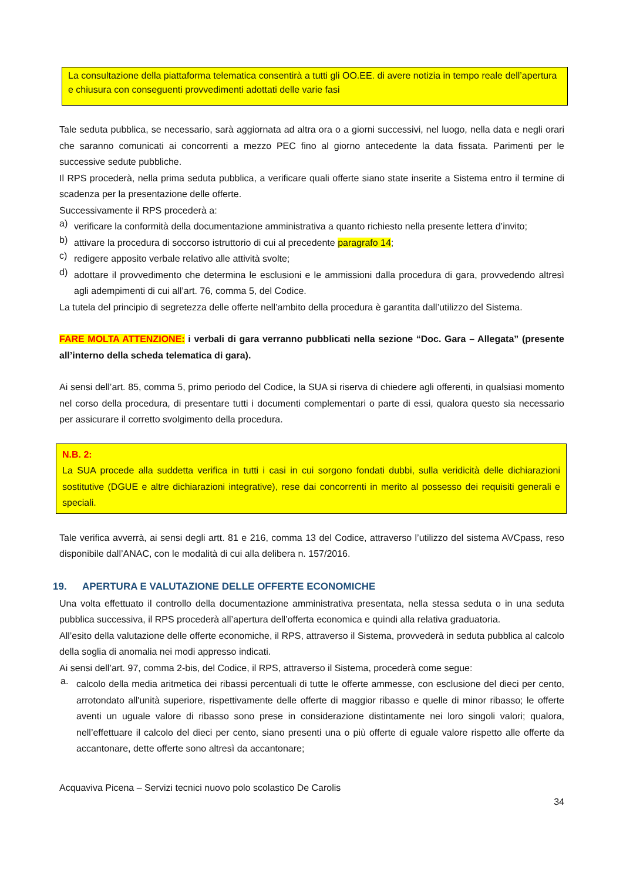La consultazione della piattaforma telematica consentirà a tutti gli OO.EE. di avere notizia in tempo reale dell’apertura e chiusura con conseguenti provvedimenti adottati delle varie fasi
Tale seduta pubblica, se necessario, sarà aggiornata ad altra ora o a giorni successivi, nel luogo, nella data e negli orari che saranno comunicati ai concorrenti a mezzo PEC fino al giorno antecedente la data fissata. Parimenti per le successive sedute pubbliche.
Il RPS procederà, nella prima seduta pubblica, a verificare quali offerte siano state inserite a Sistema entro il termine di scadenza per la presentazione delle offerte.
Successivamente il RPS procederà a:
a)
verificare la conformità della documentazione amministrativa a quanto richiesto nella presente lettera d’invito;
b)
attivare la procedura di soccorso istruttorio di cui al precedente paragrafo 14;
c)
redigere apposito verbale relativo alle attività svolte;
d)
adottare il provvedimento che determina le esclusioni e le ammissioni dalla procedura di gara, provvedendo altresì agli adempimenti di cui all’art. 76, comma 5, del Codice.
La tutela del principio di segretezza delle offerte nell’ambito della procedura è garantita dall’utilizzo del Sistema.
FARE MOLTA ATTENZIONE: i verbali di gara verranno pubblicati nella sezione “Doc. Gara – Allegata” (presente all’interno della scheda telematica di gara).
Ai sensi dell’art. 85, comma 5, primo periodo del Codice, la SUA si riserva di chiedere agli offerenti, in qualsiasi momento nel corso della procedura, di presentare tutti i documenti complementari o parte di essi, qualora questo sia necessario per assicurare il corretto svolgimento della procedura.
N.B. 2:
La SUA procede alla suddetta verifica in tutti i casi in cui sorgono fondati dubbi, sulla veridicità delle dichiarazioni sostitutive (DGUE e altre dichiarazioni integrative), rese dai concorrenti in merito al possesso dei requisiti generali e speciali.
Tale verifica avverrà, ai sensi degli artt. 81 e 216, comma 13 del Codice, attraverso l’utilizzo del sistema AVCpass, reso disponibile dall’ANAC, con le modalità di cui alla delibera n. 157/2016.
19. APERTURA E VALUTAZIONE DELLE OFFERTE ECONOMICHE
Una volta effettuato il controllo della documentazione amministrativa presentata, nella stessa seduta o in una seduta pubblica successiva, il RPS procederà all’apertura dell’offerta economica e quindi alla relativa graduatoria.
All’esito della valutazione delle offerte economiche, il RPS, attraverso il Sistema, provvederà in seduta pubblica al calcolo della soglia di anomalia nei modi appresso indicati.
Ai sensi dell’art. 97, comma 2-bis, del Codice, il RPS, attraverso il Sistema, procederà come segue:
a.
calcolo della media aritmetica dei ribassi percentuali di tutte le offerte ammesse, con esclusione del dieci per cento, arrotondato all'unità superiore, rispettivamente delle offerte di maggior ribasso e quelle di minor ribasso; le offerte aventi un uguale valore di ribasso sono prese in considerazione distintamente nei loro singoli valori; qualora, nell’effettuare il calcolo del dieci per cento, siano presenti una o più offerte di eguale valore rispetto alle offerte da accantonare, dette offerte sono altresì da accantonare;
Acquaviva Picena – Servizi tecnici nuovo polo scolastico De Carolis
34